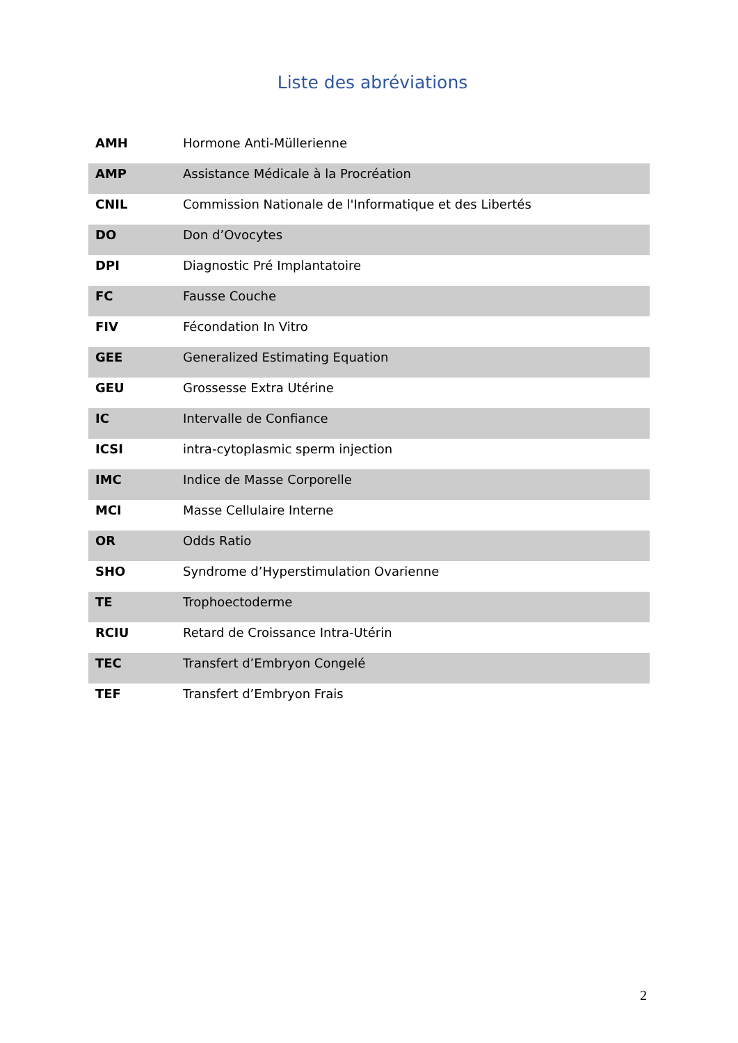Liste des abréviations
| AMH | Hormone Anti-Müllerienne |
| AMP | Assistance Médicale à la Procréation |
| CNIL | Commission Nationale de l'Informatique et des Libertés |
| DO | Don d’Ovocytes |
| DPI | Diagnostic Pré Implantatoire |
| FC | Fausse Couche |
| FIV | Fécondation In Vitro |
| GEE | Generalized Estimating Equation |
| GEU | Grossesse Extra Utérine |
| IC | Intervalle de Confiance |
| ICSI | intra-cytoplasmic sperm injection |
| IMC | Indice de Masse Corporelle |
| MCI | Masse Cellulaire Interne |
| OR | Odds Ratio |
| SHO | Syndrome d’Hyperstimulation Ovarienne |
| TE | Trophoectoderme |
| RCIU | Retard de Croissance Intra-Utérin |
| TEC | Transfert d’Embryon Congelé |
| TEF | Transfert d’Embryon Frais |
2